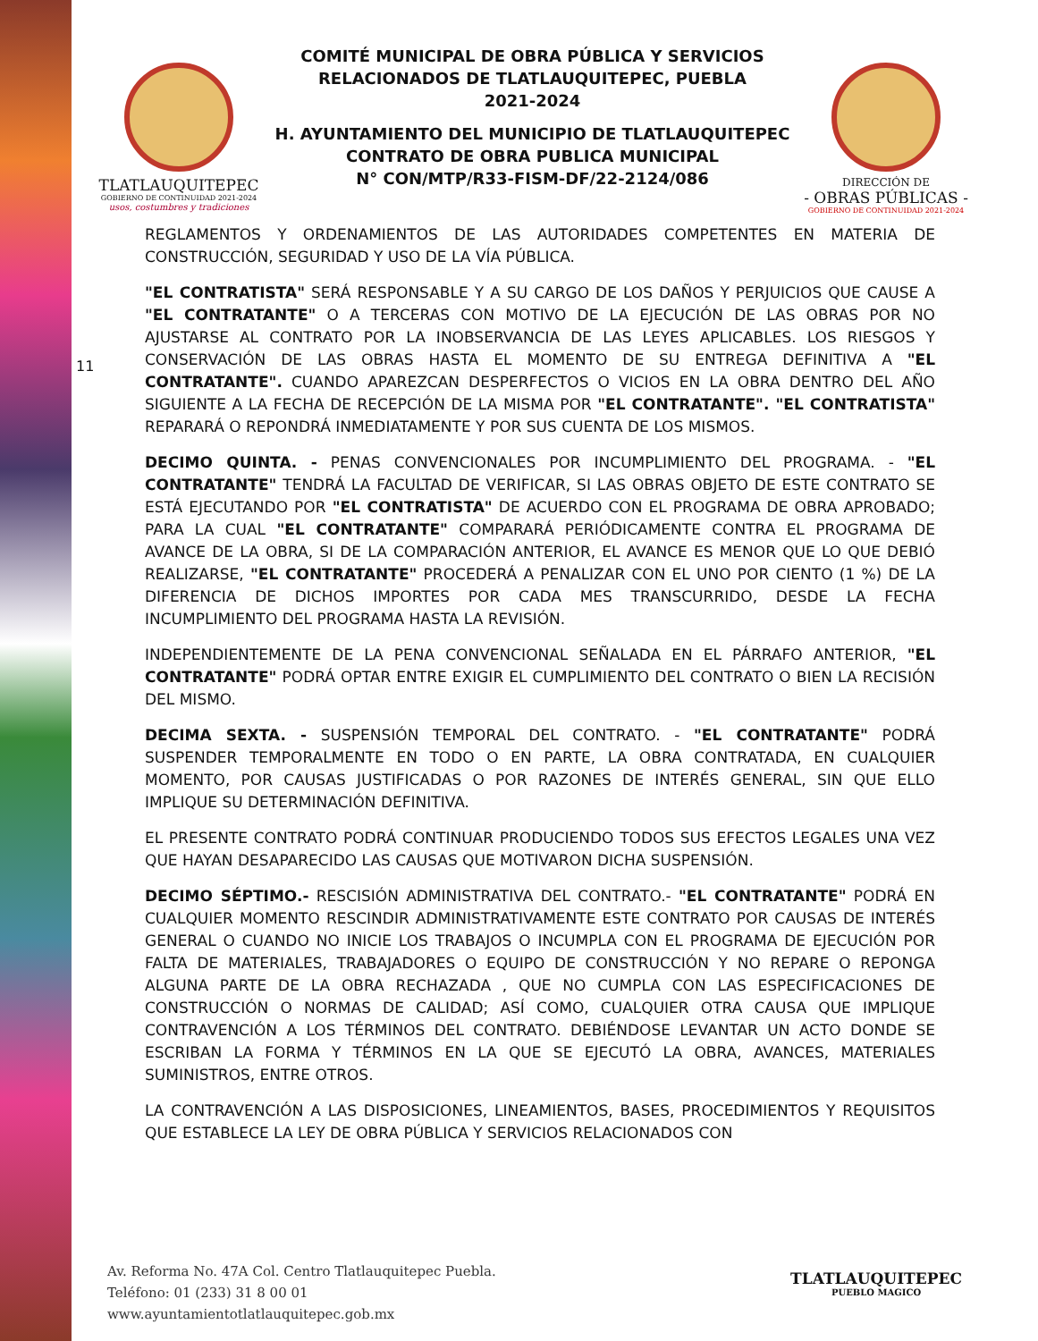TLATLAUQUITEPEC
GOBIERNO DE CONTINUIDAD 2021-2024
usos, costumbres y tradiciones
COMITÉ MUNICIPAL DE OBRA PÚBLICA Y SERVICIOS
RELACIONADOS DE TLATLAUQUITEPEC, PUEBLA
2021-2024
H. AYUNTAMIENTO DEL MUNICIPIO DE TLATLAUQUITEPEC
CONTRATO DE OBRA PUBLICA MUNICIPAL
N° CON/MTP/R33-FISM-DF/22-2124/086
DIRECCIÓN DE
- OBRAS PÚBLICAS -
GOBIERNO DE CONTINUIDAD 2021-2024
11
REGLAMENTOS Y ORDENAMIENTOS DE LAS AUTORIDADES COMPETENTES EN MATERIA DE CONSTRUCCIÓN, SEGURIDAD Y USO DE LA VÍA PÚBLICA.
"EL CONTRATISTA" SERÁ RESPONSABLE Y A SU CARGO DE LOS DAÑOS Y PERJUICIOS QUE CAUSE A "EL CONTRATANTE" O A TERCERAS CON MOTIVO DE LA EJECUCIÓN DE LAS OBRAS POR NO AJUSTARSE AL CONTRATO POR LA INOBSERVANCIA DE LAS LEYES APLICABLES. LOS RIESGOS Y CONSERVACIÓN DE LAS OBRAS HASTA EL MOMENTO DE SU ENTREGA DEFINITIVA A "EL CONTRATANTE". CUANDO APAREZCAN DESPERFECTOS O VICIOS EN LA OBRA DENTRO DEL AÑO SIGUIENTE A LA FECHA DE RECEPCIÓN DE LA MISMA POR "EL CONTRATANTE". "EL CONTRATISTA" REPARARÁ O REPONDRÁ INMEDIATAMENTE Y POR SUS CUENTA DE LOS MISMOS.
DECIMO QUINTA. - PENAS CONVENCIONALES POR INCUMPLIMIENTO DEL PROGRAMA. - "EL CONTRATANTE" TENDRÁ LA FACULTAD DE VERIFICAR, SI LAS OBRAS OBJETO DE ESTE CONTRATO SE ESTÁ EJECUTANDO POR "EL CONTRATISTA" DE ACUERDO CON EL PROGRAMA DE OBRA APROBADO; PARA LA CUAL "EL CONTRATANTE" COMPARARÁ PERIÓDICAMENTE CONTRA EL PROGRAMA DE AVANCE DE LA OBRA, SI DE LA COMPARACIÓN ANTERIOR, EL AVANCE ES MENOR QUE LO QUE DEBIÓ REALIZARSE, "EL CONTRATANTE" PROCEDERÁ A PENALIZAR CON EL UNO POR CIENTO (1 %) DE LA DIFERENCIA DE DICHOS IMPORTES POR CADA MES TRANSCURRIDO, DESDE LA FECHA INCUMPLIMIENTO DEL PROGRAMA HASTA LA REVISIÓN.
INDEPENDIENTEMENTE DE LA PENA CONVENCIONAL SEÑALADA EN EL PÁRRAFO ANTERIOR, "EL CONTRATANTE" PODRÁ OPTAR ENTRE EXIGIR EL CUMPLIMIENTO DEL CONTRATO O BIEN LA RECISIÓN DEL MISMO.
DECIMA SEXTA. - SUSPENSIÓN TEMPORAL DEL CONTRATO. - "EL CONTRATANTE" PODRÁ SUSPENDER TEMPORALMENTE EN TODO O EN PARTE, LA OBRA CONTRATADA, EN CUALQUIER MOMENTO, POR CAUSAS JUSTIFICADAS O POR RAZONES DE INTERÉS GENERAL, SIN QUE ELLO IMPLIQUE SU DETERMINACIÓN DEFINITIVA.
EL PRESENTE CONTRATO PODRÁ CONTINUAR PRODUCIENDO TODOS SUS EFECTOS LEGALES UNA VEZ QUE HAYAN DESAPARECIDO LAS CAUSAS QUE MOTIVARON DICHA SUSPENSIÓN.
DECIMO SÉPTIMO.- RESCISIÓN ADMINISTRATIVA DEL CONTRATO.- "EL CONTRATANTE" PODRÁ EN CUALQUIER MOMENTO RESCINDIR ADMINISTRATIVAMENTE ESTE CONTRATO POR CAUSAS DE INTERÉS GENERAL O CUANDO NO INICIE LOS TRABAJOS O INCUMPLA CON EL PROGRAMA DE EJECUCIÓN POR FALTA DE MATERIALES, TRABAJADORES O EQUIPO DE CONSTRUCCIÓN Y NO REPARE O REPONGA ALGUNA PARTE DE LA OBRA RECHAZADA , QUE NO CUMPLA CON LAS ESPECIFICACIONES DE CONSTRUCCIÓN O NORMAS DE CALIDAD; ASÍ COMO, CUALQUIER OTRA CAUSA QUE IMPLIQUE CONTRAVENCIÓN A LOS TÉRMINOS DEL CONTRATO. DEBIÉNDOSE LEVANTAR UN ACTO DONDE SE ESCRIBAN LA FORMA Y TÉRMINOS EN LA QUE SE EJECUTÓ LA OBRA, AVANCES, MATERIALES SUMINISTROS, ENTRE OTROS.
LA CONTRAVENCIÓN A LAS DISPOSICIONES, LINEAMIENTOS, BASES, PROCEDIMIENTOS Y REQUISITOS QUE ESTABLECE LA LEY DE OBRA PÚBLICA Y SERVICIOS RELACIONADOS CON
Av. Reforma No. 47A Col. Centro Tlatlauquitepec Puebla.
Teléfono: 01 (233) 31 8 00 01
www.ayuntamientotlatlauquitepec.gob.mx
TLATLAUQUITEPEC
PUEBLO MAGICO